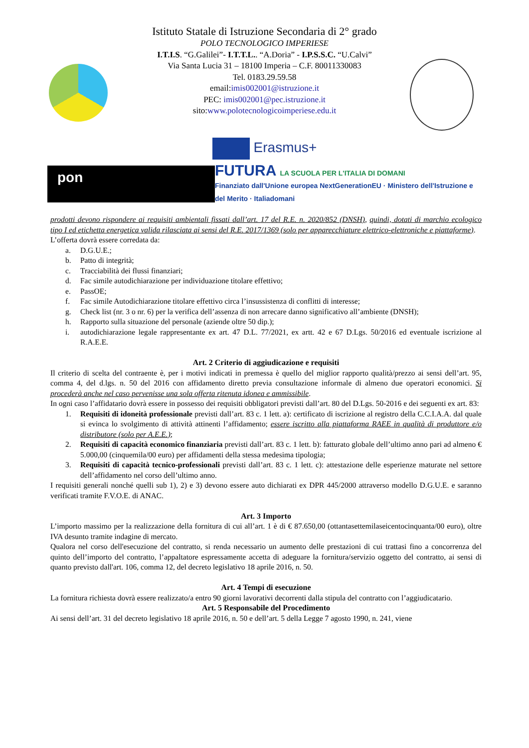Istituto Statale di Istruzione Secondaria di 2° grado
POLO TECNOLOGICO IMPERIESE
I.T.I.S. “G.Galilei”- I.T.T.L.. “A.Doria” - I.P.S.S.C. “U.Calvi”
Via Santa Lucia 31 – 18100 Imperia – C.F. 80011330083
Tel. 0183.29.59.58
email:imis002001@istruzione.it
PEC: imis002001@pec.istruzione.it
sito:www.polotecnologicoimperiese.edu.it
Erasmus+
pon
FUTURA LA SCUOLA PER L'ITALIA DI DOMANI
Finanziato dall'Unione europea NextGenerationEU · Ministero dell'Istruzione e del Merito · Italiadomani
prodotti devono rispondere ai requisiti ambientali fissati dall’art. 17 del R.E. n. 2020/852 (DNSH), quindi, dotati di marchio ecologico tipo I ed etichetta energetica valida rilasciata ai sensi del R.E. 2017/1369 (solo per apparecchiature elettrico-elettroniche e piattaforme).
L’offerta dovrà essere corredata da:
a. D.G.U.E.;
b. Patto di integrità;
c. Tracciabilità dei flussi finanziari;
d. Fac simile autodichiarazione per individuazione titolare effettivo;
e. PassOE;
f. Fac simile Autodichiarazione titolare effettivo circa l’insussistenza di conflitti di interesse;
g. Check list (nr. 3 o nr. 6) per la verifica dell’assenza di non arrecare danno significativo all’ambiente (DNSH);
h. Rapporto sulla situazione del personale (aziende oltre 50 dip.);
i. autodichiarazione legale rappresentante ex art. 47 D.L. 77/2021, ex artt. 42 e 67 D.Lgs. 50/2016 ed eventuale iscrizione al R.A.E.E.
Art. 2 Criterio di aggiudicazione e requisiti
Il criterio di scelta del contraente è, per i motivi indicati in premessa è quello del miglior rapporto qualità/prezzo ai sensi dell’art. 95, comma 4, del d.lgs. n. 50 del 2016 con affidamento diretto previa consultazione informale di almeno due operatori economici. Si procederà anche nel caso pervenisse una sola offerta ritenuta idonea e ammissibile.
In ogni caso l’affidatario dovrà essere in possesso dei requisiti obbligatori previsti dall’art. 80 del D.Lgs. 50-2016 e dei seguenti ex art. 83:
1. Requisiti di idoneità professionale previsti dall’art. 83 c. 1 lett. a): certificato di iscrizione al registro della C.C.I.A.A. dal quale si evinca lo svolgimento di attività attinenti l’affidamento; essere iscritto alla piattaforma RAEE in qualità di produttore e/o distributore (solo per A.E.E.);
2. Requisiti di capacità economico finanziaria previsti dall’art. 83 c. 1 lett. b): fatturato globale dell’ultimo anno pari ad almeno € 5.000,00 (cinquemila/00 euro) per affidamenti della stessa medesima tipologia;
3. Requisiti di capacità tecnico-professionali previsti dall’art. 83 c. 1 lett. c): attestazione delle esperienze maturate nel settore dell’affidamento nel corso dell’ultimo anno.
I requisiti generali nonché quelli sub 1), 2) e 3) devono essere auto dichiarati ex DPR 445/2000 attraverso modello D.G.U.E. e saranno verificati tramite F.V.O.E. di ANAC.
Art. 3 Importo
L’importo massimo per la realizzazione della fornitura di cui all’art. 1 è di € 87.650,00 (ottantasettemilaseicentocinquanta/00 euro), oltre IVA desunto tramite indagine di mercato.
Qualora nel corso dell'esecuzione del contratto, si renda necessario un aumento delle prestazioni di cui trattasi fino a concorrenza del quinto dell’importo del contratto, l’appaltatore espressamente accetta di adeguare la fornitura/servizio oggetto del contratto, ai sensi di quanto previsto dall'art. 106, comma 12, del decreto legislativo 18 aprile 2016, n. 50.
Art. 4 Tempi di esecuzione
La fornitura richiesta dovrà essere realizzato/a entro 90 giorni lavorativi decorrenti dalla stipula del contratto con l’aggiudicatario.
Art. 5 Responsabile del Procedimento
Ai sensi dell’art. 31 del decreto legislativo 18 aprile 2016, n. 50 e dell’art. 5 della Legge 7 agosto 1990, n. 241, viene